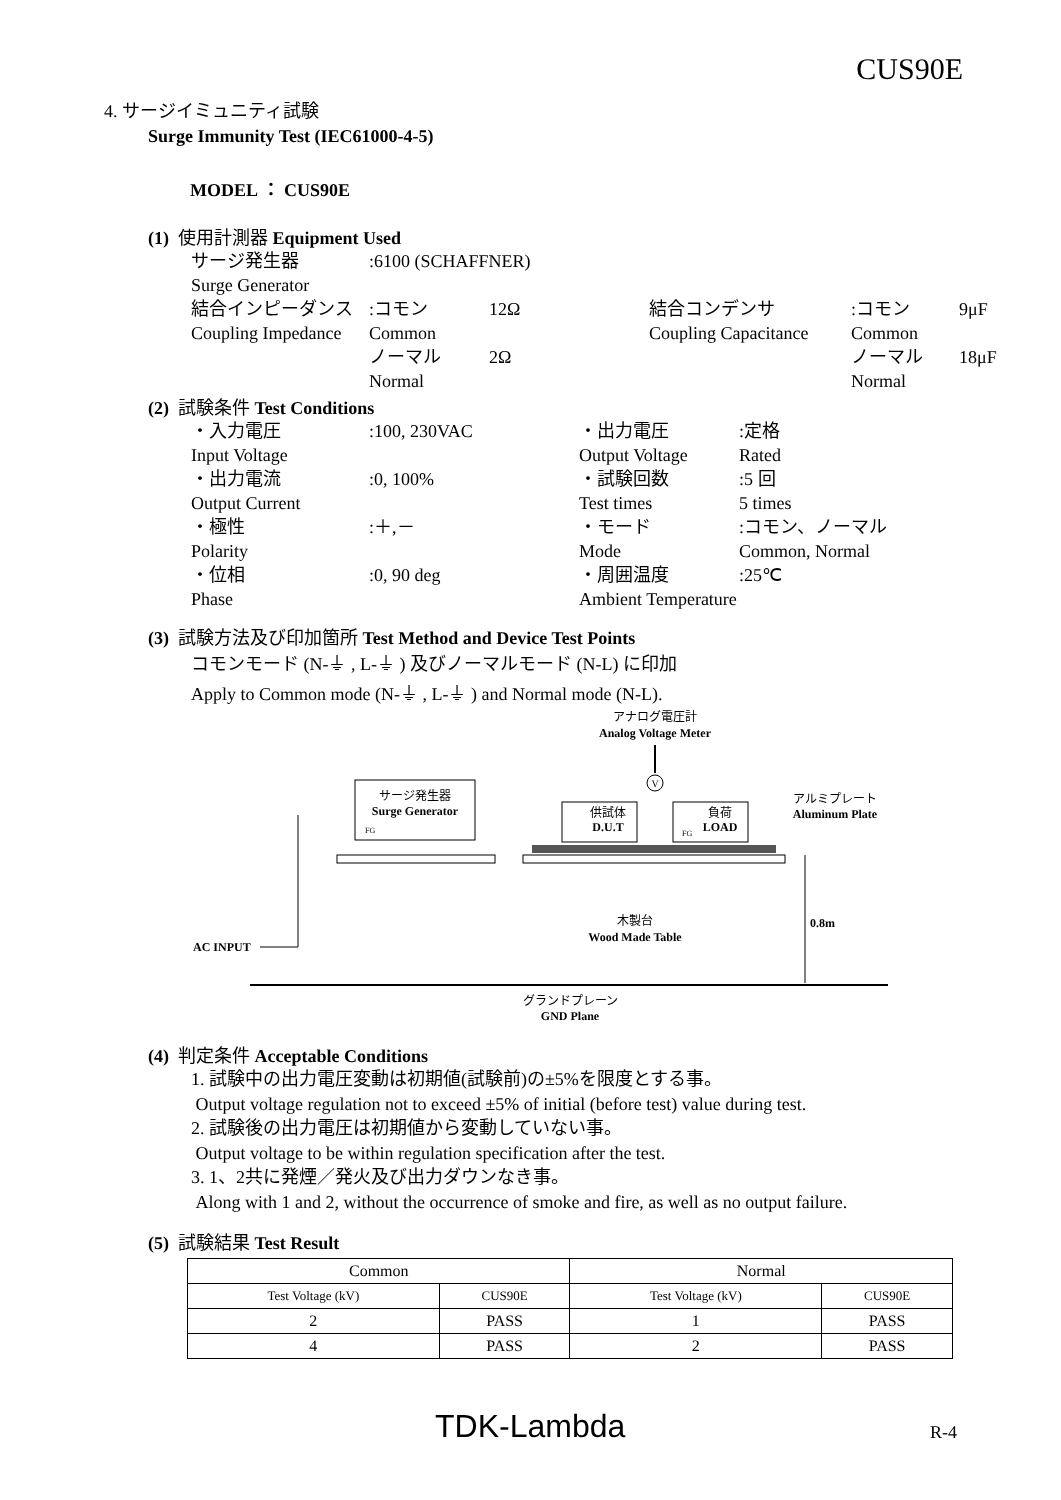CUS90E
4. サージイミュニティ試験
Surge Immunity Test (IEC61000-4-5)
MODEL ： CUS90E
(1) 使用計測器 Equipment Used
サージ発生器:6100 (SCHAFFNER) Surge Generator 結合インピーダンス:コモン 12Ω 結合コンデンサ:コモン 9μF Coupling Impedance Common Coupling Capacitance Common ノーマル 2Ω ノーマル 18μF Normal Normal
(2) 試験条件 Test Conditions
・入力電圧:100, 230VAC ・出力電圧:定格 Input Voltage Output Voltage Rated ・出力電流:0, 100% ・試験回数:5 回 Output Current Test times 5 times ・極性:＋,－ ・モード:コモン、ノーマル Polarity Mode Common, Normal ・位相:0, 90 deg ・周囲温度:25℃ Phase Ambient Temperature
(3) 試験方法及び印加箇所 Test Method and Device Test Points
コモンモード (N-⏚ , L-⏚ ) 及びノーマルモード (N-L) に印加
Apply to Common mode (N-⏚ , L-⏚ ) and Normal mode (N-L).
アナログ電圧計
Analog Voltage Meter
V
サージ発生器
Surge Generator
FG
供試体
D.U.T
負荷
LOAD
FG
アルミプレート
Aluminum Plate
木製台
Wood Made Table
0.8m
AC INPUT
グランドプレーン
GND Plane
(4) 判定条件 Acceptable Conditions
1. 試験中の出力電圧変動は初期値(試験前)の±5%を限度とする事。
Output voltage regulation not to exceed ±5% of initial (before test) value during test.
2. 試験後の出力電圧は初期値から変動していない事。
Output voltage to be within regulation specification after the test.
3. 1、2共に発煙／発火及び出力ダウンなき事。
Along with 1 and 2, without the occurrence of smoke and fire, as well as no output failure.
(5) 試験結果 Test Result
| Common | | Normal | |
| --- | --- | --- | --- |
| Test Voltage (kV) | CUS90E | Test Voltage (kV) | CUS90E |
| 2 | PASS | 1 | PASS |
| 4 | PASS | 2 | PASS |
TDK-Lambda R-4